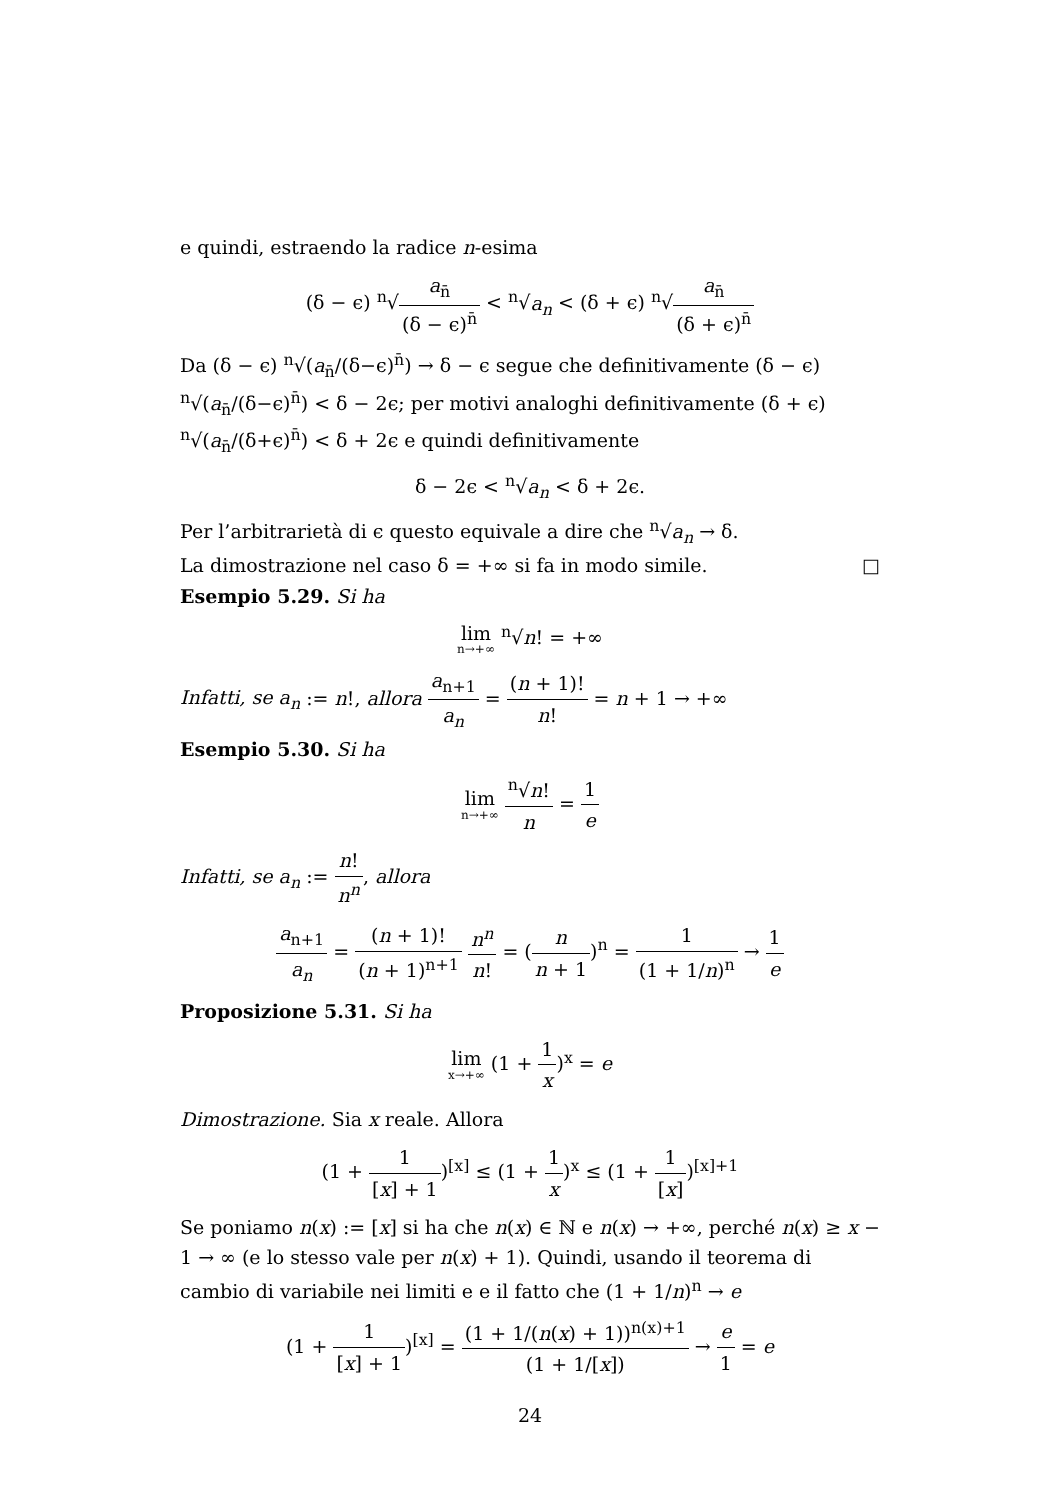e quindi, estraendo la radice n-esima
(δ − ϵ) <sup>n</sup>√a<sub>n̄</sub> (δ − ϵ)<sup>n̄</sup> < <sup>n</sup>√a<sub>n</sub> < (δ + ϵ) <sup>n</sup>√a<sub>n̄</sub> (δ + ϵ)<sup>n̄</sup>
Da (δ − ϵ) <sup>n</sup>√(a<sub>n̄</sub>/(δ−ϵ)<sup>n̄</sup>) → δ − ϵ segue che definitivamente (δ − ϵ) <sup>n</sup>√(a<sub>n̄</sub>/(δ−ϵ)<sup>n̄</sup>) < δ − 2ϵ; per motivi analoghi definitivamente (δ + ϵ) <sup>n</sup>√(a<sub>n̄</sub>/(δ+ϵ)<sup>n̄</sup>) < δ + 2ϵ e quindi definitivamente
δ − 2ϵ < <sup>n</sup>√a<sub>n</sub> < δ + 2ϵ.
Per l’arbitrarietà di ϵ questo equivale a dire che <sup>n</sup>√a<sub>n</sub> → δ.
La dimostrazione nel caso δ = +∞ si fa in modo simile. □
Esempio 5.29. Si ha
lim n→+∞ <sup>n</sup>√n! = +∞
Infatti, se a<sub>n</sub> := n!, allora a<sub>n+1</sub> a<sub>n</sub> = (n + 1)! n! = n + 1 → +∞
Esempio 5.30. Si ha
lim n→+∞ <sup>n</sup>√n! n = 1 e
Infatti, se a<sub>n</sub> := n! n<sup>n</sup>, allora
a<sub>n+1</sub> a<sub>n</sub> = (n + 1)! (n + 1)<sup>n+1</sup> n<sup>n</sup> n! = (n n + 1)<sup>n</sup> = 1 (1 + 1/n)<sup>n</sup> → 1 e
Proposizione 5.31. Si ha
lim x→+∞ (1 + 1 x)<sup>x</sup> = e
Dimostrazione. Sia x reale. Allora
(1 + 1 [x] + 1)<sup>[x]</sup> ≤ (1 + 1 x)<sup>x</sup> ≤ (1 + 1 [x])<sup>[x]+1</sup>
Se poniamo n(x) := [x] si ha che n(x) ∈ ℕ e n(x) → +∞, perché n(x) ≥ x − 1 → ∞ (e lo stesso vale per n(x) + 1). Quindi, usando il teorema di cambio di variabile nei limiti e e il fatto che (1 + 1/n)<sup>n</sup> → e
(1 + 1 [x] + 1)<sup>[x]</sup> = (1 + 1/(n(x) + 1))<sup>n(x)+1</sup> (1 + 1/[x]) → e 1 = e
24